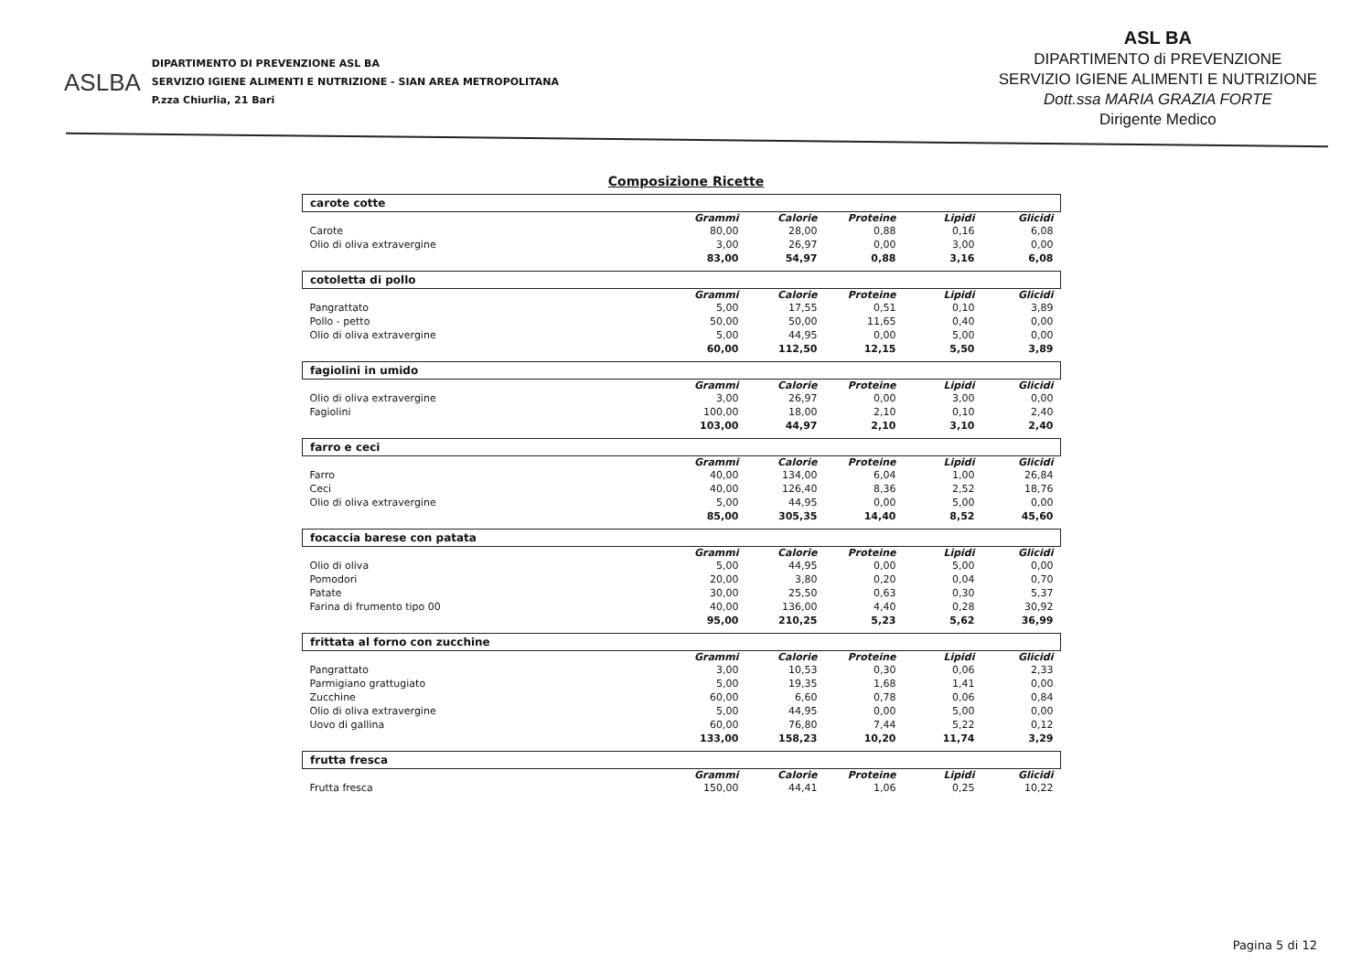ASLBA
DIPARTIMENTO DI PREVENZIONE ASL BA
SERVIZIO IGIENE ALIMENTI E NUTRIZIONE - SIAN AREA METROPOLITANA
P.zza Chiurlia, 21 Bari
ASL BA
DIPARTIMENTO di PREVENZIONE
SERVIZIO IGIENE ALIMENTI E NUTRIZIONE
Dott.ssa MARIA GRAZIA FORTE
Dirigente Medico
Composizione Ricette
| carote cotte | | | | | |
| | Grammi | Calorie | Proteine | Lipidi | Glicidi |
| Carote | 80,00 | 28,00 | 0,88 | 0,16 | 6,08 |
| Olio di oliva extravergine | 3,00 | 26,97 | 0,00 | 3,00 | 0,00 |
| | 83,00 | 54,97 | 0,88 | 3,16 | 6,08 |
| cotoletta di pollo | | | | | |
| | Grammi | Calorie | Proteine | Lipidi | Glicidi |
| Pangrattato | 5,00 | 17,55 | 0,51 | 0,10 | 3,89 |
| Pollo - petto | 50,00 | 50,00 | 11,65 | 0,40 | 0,00 |
| Olio di oliva extravergine | 5,00 | 44,95 | 0,00 | 5,00 | 0,00 |
| | 60,00 | 112,50 | 12,15 | 5,50 | 3,89 |
| fagiolini in umido | | | | | |
| | Grammi | Calorie | Proteine | Lipidi | Glicidi |
| Olio di oliva extravergine | 3,00 | 26,97 | 0,00 | 3,00 | 0,00 |
| Fagiolini | 100,00 | 18,00 | 2,10 | 0,10 | 2,40 |
| | 103,00 | 44,97 | 2,10 | 3,10 | 2,40 |
| farro e ceci | | | | | |
| | Grammi | Calorie | Proteine | Lipidi | Glicidi |
| Farro | 40,00 | 134,00 | 6,04 | 1,00 | 26,84 |
| Ceci | 40,00 | 126,40 | 8,36 | 2,52 | 18,76 |
| Olio di oliva extravergine | 5,00 | 44,95 | 0,00 | 5,00 | 0,00 |
| | 85,00 | 305,35 | 14,40 | 8,52 | 45,60 |
| focaccia barese con patata | | | | | |
| | Grammi | Calorie | Proteine | Lipidi | Glicidi |
| Olio di oliva | 5,00 | 44,95 | 0,00 | 5,00 | 0,00 |
| Pomodori | 20,00 | 3,80 | 0,20 | 0,04 | 0,70 |
| Patate | 30,00 | 25,50 | 0,63 | 0,30 | 5,37 |
| Farina di frumento tipo 00 | 40,00 | 136,00 | 4,40 | 0,28 | 30,92 |
| | 95,00 | 210,25 | 5,23 | 5,62 | 36,99 |
| frittata al forno con zucchine | | | | | |
| | Grammi | Calorie | Proteine | Lipidi | Glicidi |
| Pangrattato | 3,00 | 10,53 | 0,30 | 0,06 | 2,33 |
| Parmigiano grattugiato | 5,00 | 19,35 | 1,68 | 1,41 | 0,00 |
| Zucchine | 60,00 | 6,60 | 0,78 | 0,06 | 0,84 |
| Olio di oliva extravergine | 5,00 | 44,95 | 0,00 | 5,00 | 0,00 |
| Uovo di gallina | 60,00 | 76,80 | 7,44 | 5,22 | 0,12 |
| | 133,00 | 158,23 | 10,20 | 11,74 | 3,29 |
| frutta fresca | | | | | |
| | Grammi | Calorie | Proteine | Lipidi | Glicidi |
| Frutta fresca | 150,00 | 44,41 | 1,06 | 0,25 | 10,22 |
Pagina 5 di 12